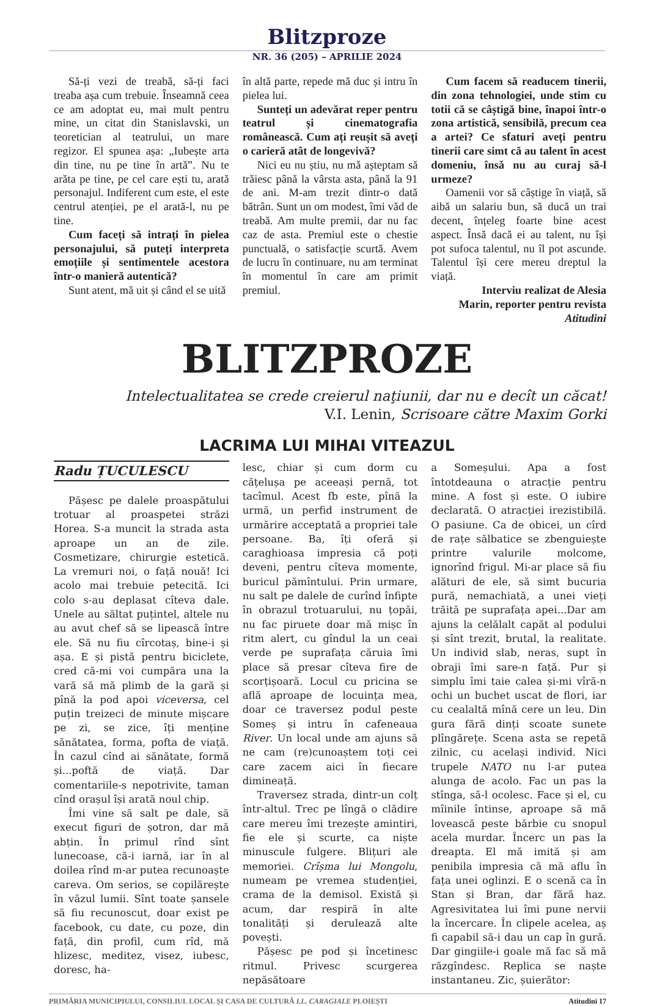Blitzproze
NR. 36 (205) – APRILIE 2024
Să-ți vezi de treabă, să-ți faci treaba așa cum trebuie. Înseamnă ceea ce am adoptat eu, mai mult pentru mine, un citat din Stanislavski, un teoretician al teatrului, un mare regizor. El spunea așa: „Iubește arta din tine, nu pe tine în artă”. Nu te arăta pe tine, pe cel care ești tu, arată personajul. Indiferent cum este, el este centrul atenției, pe el arată-l, nu pe tine.
Cum faceți să intrați în pielea personajului, să puteți interpreta emoțiile și sentimentele acestora într-o manieră autentică?
Sunt atent, mă uit și când el se uită
în altă parte, repede mă duc și intru în pielea lui.
Sunteți un adevărat reper pentru teatrul și cinematografia românească. Cum ați reușit să aveți o carieră atât de longevivă?
Nici eu nu știu, nu mă așteptam să trăiesc până la vârsta asta, până la 91 de ani. M-am trezit dintr-o dată bătrân. Sunt un om modest, îmi văd de treabă. Am multe premii, dar nu fac caz de asta. Premiul este o chestie punctuală, o satisfacție scurtă. Avem de lucru în continuare, nu am terminat în momentul în care am primit premiul.
Cum facem să readucem tinerii, din zona tehnologiei, unde stim cu totii că se câștigă bine, înapoi într-o zona artistică, sensibilă, precum cea a artei? Ce sfaturi aveți pentru tinerii care simt că au talent în acest domeniu, însă nu au curaj să-l urmeze?
Oamenii vor să câștige în viață, să aibă un salariu bun, să ducă un trai decent, înțeleg foarte bine acest aspect. Însă dacă ei au talent, nu își pot sufoca talentul, nu îl pot ascunde. Talentul își cere mereu dreptul la viață.
Interviu realizat de Alesia Marin, reporter pentru revista Atitudini
BLITZPROZE
Intelectualitatea se crede creierul naţiunii, dar nu e decît un căcat!
V.I. Lenin, Scrisoare către Maxim Gorki
LACRIMA LUI MIHAI VITEAZUL
Radu ȚUCULESCU
Pășesc pe dalele proaspătului trotuar al proaspetei străzi Horea. S-a muncit la strada asta aproape un an de zile. Cosmetizare, chirurgie estetică. La vremuri noi, o față nouă! Ici acolo mai trebuie petecită. Ici colo s-au deplasat cîteva dale. Unele au săltat puțintel, altele nu au avut chef să se lipească între ele. Să nu fiu cîrcotaș, bine-i și așa. E și pistă pentru biciclete, cred că-mi voi cumpăra una la vară să mă plimb de la gară și pînă la pod apoi viceversa, cel puțin treizeci de minute mișcare pe zi, se zice, îți menține sănătatea, forma, pofta de viață. În cazul cînd ai sănătate, formă și...poftă de viață. Dar comentariile-s nepotrivite, taman cînd orașul își arată noul chip.
Îmi vine să salt pe dale, să execut figuri de șotron, dar mă abțin. În primul rînd sînt lunecoase, că-i iarnă, iar în al doilea rînd m-ar putea recunoaște careva. Om serios, se copilărește în văzul lumii. Sînt toate șansele să fiu recunoscut, doar exist pe facebook, cu date, cu poze, din față, din profil, cum rîd, mă hlizesc, meditez, visez, iubesc, doresc, ha-
lesc, chiar și cum dorm cu cățelușa pe aceeași pernă, tot tacîmul. Acest fb este, pînă la urmă, un perfid instrument de urmărire acceptată a propriei tale persoane. Ba, îți oferă și caraghioasa impresia că poți deveni, pentru cîteva momente, buricul pămîntului. Prin urmare, nu salt pe dalele de curînd înfipte în obrazul trotuarului, nu țopăi, nu fac piruete doar mă mișc în ritm alert, cu gîndul la un ceai verde pe suprafața căruia îmi place să presar cîteva fire de scorțișoară. Locul cu pricina se află aproape de locuința mea, doar ce traversez podul peste Someș și intru în cafeneaua River. Un local unde am ajuns să ne cam (re)cunoaștem toți cei care zacem aici în fiecare dimineață.
Traversez strada, dintr-un colț într-altul. Trec pe lîngă o clădire care mereu îmi trezește amintiri, fie ele și scurte, ca niște minuscule fulgere. Blițuri ale memoriei. Crîșma lui Mongolu, numeam pe vremea studenției, crama de la demisol. Există și acum, dar respiră în alte tonalități și derulează alte povești.
Pășesc pe pod și încetinesc ritmul. Privesc scurgerea nepăsătoare
a Someșului. Apa a fost întotdeauna o atracție pentru mine. A fost și este. O iubire declarată. O atracției irezistibilă. O pasiune. Ca de obicei, un cîrd de rațe sălbatice se zbenguiește printre valurile molcome, ignorînd frigul. Mi-ar place să fiu alături de ele, să simt bucuria pură, nemachiată, a unei vieți trăită pe suprafața apei...Dar am ajuns la celălalt capăt al podului și sînt trezit, brutal, la realitate. Un individ slab, neras, supt în obraji îmi sare-n față. Pur și simplu îmi taie calea și-mi vîră-n ochi un buchet uscat de flori, iar cu cealaltă mînă cere un leu. Din gura fără dinți scoate sunete plîngărețe. Scena asta se repetă zilnic, cu același individ. Nici trupele NATO nu l-ar putea alunga de acolo. Fac un pas la stînga, să-l ocolesc. Face și el, cu mîinile întinse, aproape să mă lovească peste bărbie cu snopul acela murdar. Încerc un pas la dreapta. El mă imită și am penibila impresia că mă aflu în fața unei oglinzi. E o scenă ca în Stan și Bran, dar fără haz. Agresivitatea lui îmi pune nervii la încercare. În clipele acelea, aș fi capabil să-i dau un cap în gură. Dar gingiile-i goale mă fac să mă răzgîndesc. Replica se naște instantaneu. Zic, șuierător:
PRIMĂRIA MUNICIPIULUI, CONSILIUL LOCAL ȘI CASA DE CULTURĂ I.L. CARAGIALE PLOIEȘTI Atitudini 17